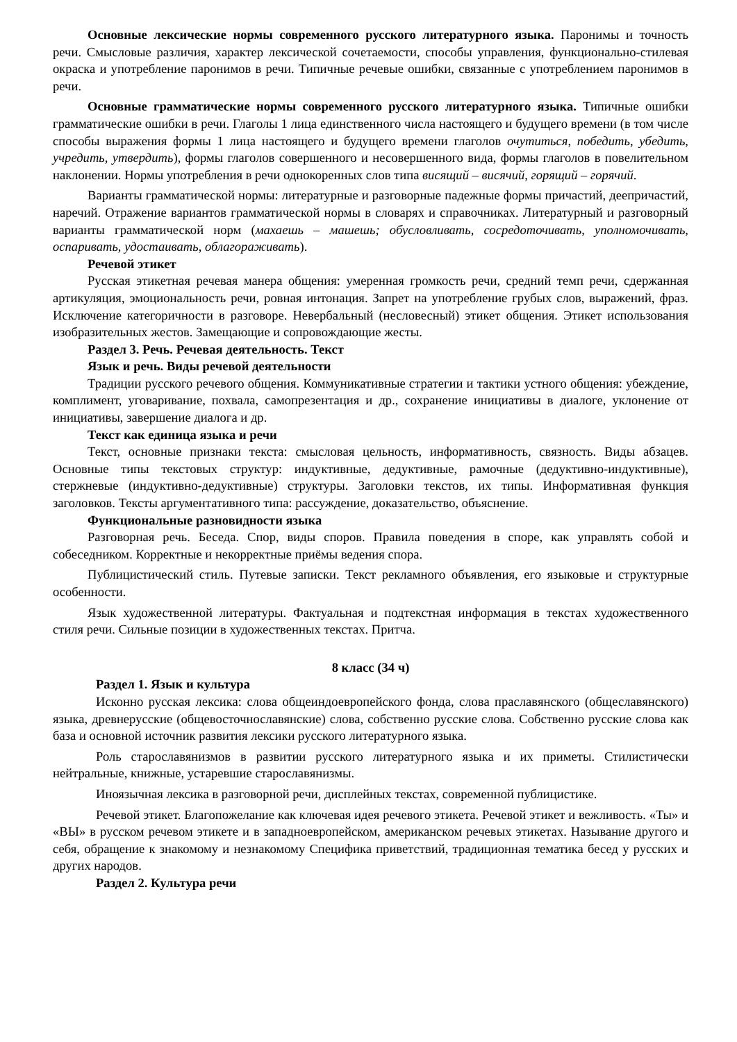Основные лексические нормы современного русского литературного языка. Паронимы и точность речи. Смысловые различия, характер лексической сочетаемости, способы управления, функционально-стилевая окраска и употребление паронимов в речи. Типичные речевые ошибки, связанные с употреблением паронимов в речи.
Основные грамматические нормы современного русского литературного языка. Типичные ошибки грамматические ошибки в речи. Глаголы 1 лица единственного числа настоящего и будущего времени (в том числе способы выражения формы 1 лица настоящего и будущего времени глаголов очутиться, победить, убедить, учредить, утвердить), формы глаголов совершенного и несовершенного вида, формы глаголов в повелительном наклонении. Нормы употребления в речи однокоренных слов типа висящий – висячий, горящий – горячий.
Варианты грамматической нормы: литературные и разговорные падежные формы причастий, деепричастий, наречий. Отражение вариантов грамматической нормы в словарях и справочниках. Литературный и разговорный варианты грамматической норм (махаешь – машешь; обусловливать, сосредоточивать, уполномочивать, оспаривать, удостаивать, облагораживать).
Речевой этикет
Русская этикетная речевая манера общения: умеренная громкость речи, средний темп речи, сдержанная артикуляция, эмоциональность речи, ровная интонация. Запрет на употребление грубых слов, выражений, фраз. Исключение категоричности в разговоре. Невербальный (несловесный) этикет общения. Этикет использования изобразительных жестов. Замещающие и сопровождающие жесты.
Раздел 3. Речь. Речевая деятельность. Текст
Язык и речь. Виды речевой деятельности
Традиции русского речевого общения. Коммуникативные стратегии и тактики устного общения: убеждение, комплимент, уговаривание, похвала, самопрезентация и др., сохранение инициативы в диалоге, уклонение от инициативы, завершение диалога и др.
Текст как единица языка и речи
Текст, основные признаки текста: смысловая цельность, информативность, связность. Виды абзацев. Основные типы текстовых структур: индуктивные, дедуктивные, рамочные (дедуктивно-индуктивные), стержневые (индуктивно-дедуктивные) структуры. Заголовки текстов, их типы. Информативная функция заголовков. Тексты аргументативного типа: рассуждение, доказательство, объяснение.
Функциональные разновидности языка
Разговорная речь. Беседа. Спор, виды споров. Правила поведения в споре, как управлять собой и собеседником. Корректные и некорректные приёмы ведения спора.
Публицистический стиль. Путевые записки. Текст рекламного объявления, его языковые и структурные особенности.
Язык художественной литературы. Фактуальная и подтекстная информация в текстах художественного стиля речи. Сильные позиции в художественных текстах. Притча.
8 класс (34 ч)
Раздел 1. Язык и культура
Исконно русская лексика: слова общеиндоевропейского фонда, слова праславянского (общеславянского) языка, древнерусские (общевосточнославянские) слова, собственно русские слова. Собственно русские слова как база и основной источник развития лексики русского литературного языка.
Роль старославянизмов в развитии русского литературного языка и их приметы. Стилистически нейтральные, книжные, устаревшие старославянизмы.
Иноязычная лексика в разговорной речи, дисплейных текстах, современной публицистике.
Речевой этикет. Благопожелание как ключевая идея речевого этикета. Речевой этикет и вежливость. «Ты» и «ВЫ» в русском речевом этикете и в западноевропейском, американском речевых этикетах. Называние другого и себя, обращение к знакомому и незнакомому Специфика приветствий, традиционная тематика бесед у русских и других народов.
Раздел 2. Культура речи